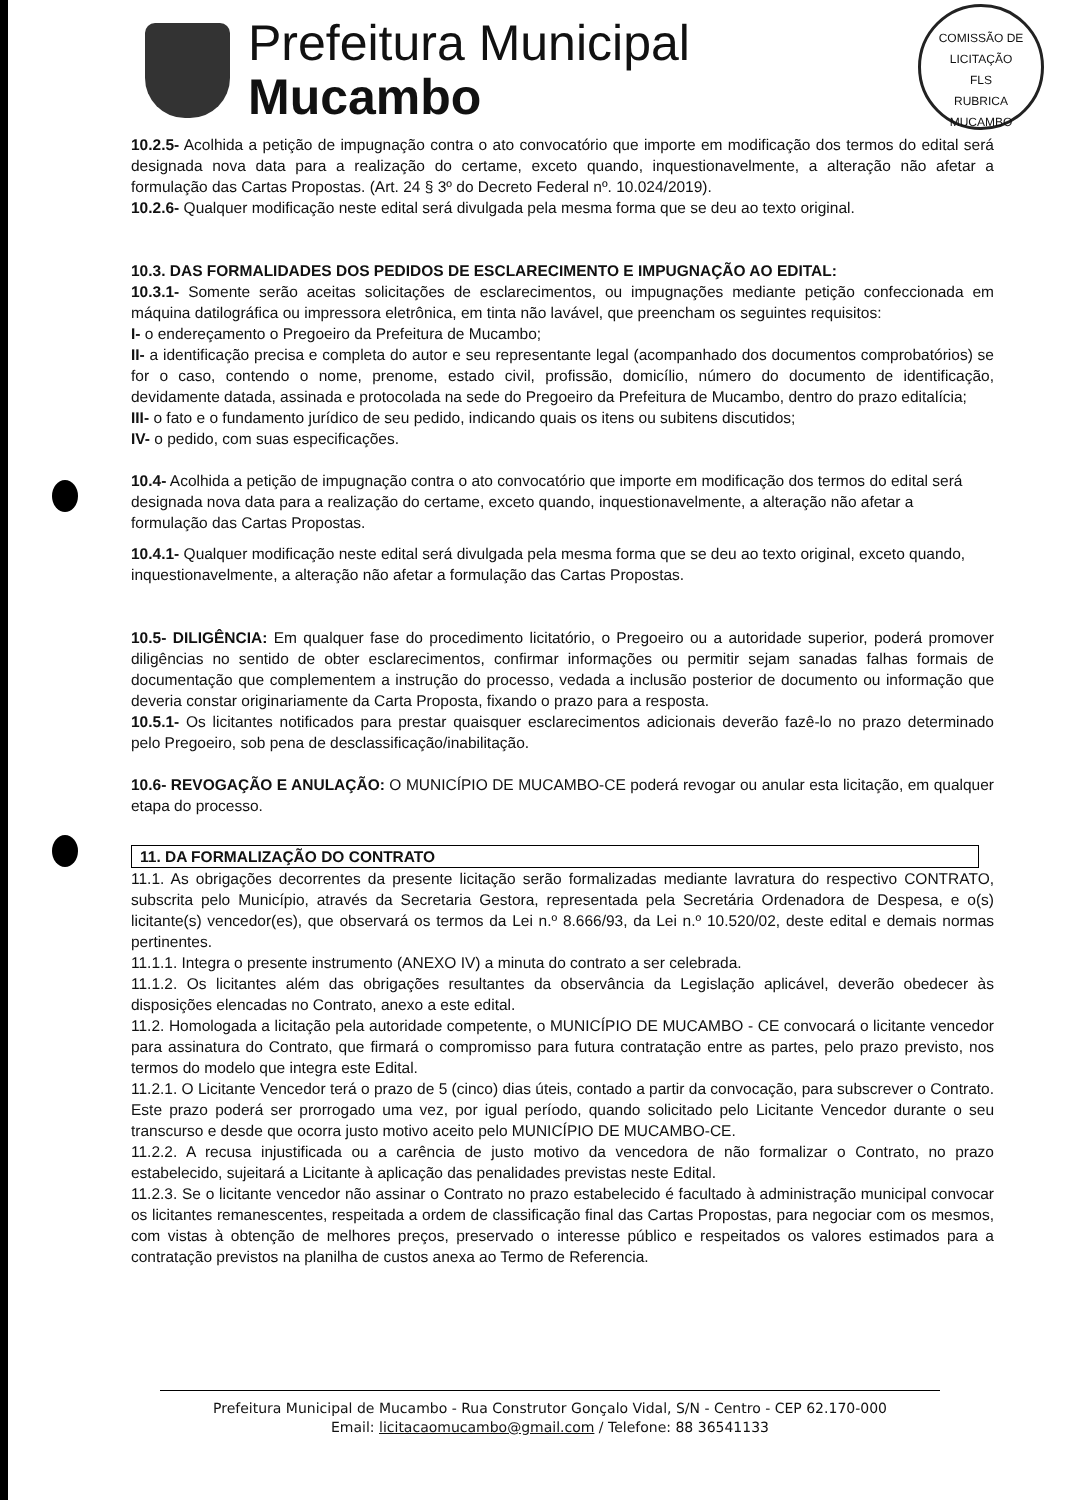Prefeitura Municipal
Mucambo
COMISSÃO DE LICITAÇÃO
FLS
RUBRICA
MUCAMBO
10.2.5- Acolhida a petição de impugnação contra o ato convocatório que importe em modificação dos termos do edital será designada nova data para a realização do certame, exceto quando, inquestionavelmente, a alteração não afetar a formulação das Cartas Propostas. (Art. 24 § 3º do Decreto Federal nº. 10.024/2019).
10.2.6- Qualquer modificação neste edital será divulgada pela mesma forma que se deu ao texto original.
10.3. DAS FORMALIDADES DOS PEDIDOS DE ESCLARECIMENTO E IMPUGNAÇÃO AO EDITAL:
10.3.1- Somente serão aceitas solicitações de esclarecimentos, ou impugnações mediante petição confeccionada em máquina datilográfica ou impressora eletrônica, em tinta não lavável, que preencham os seguintes requisitos:
I- o endereçamento o Pregoeiro da Prefeitura de Mucambo;
II- a identificação precisa e completa do autor e seu representante legal (acompanhado dos documentos comprobatórios) se for o caso, contendo o nome, prenome, estado civil, profissão, domicílio, número do documento de identificação, devidamente datada, assinada e protocolada na sede do Pregoeiro da Prefeitura de Mucambo, dentro do prazo editalícia;
III- o fato e o fundamento jurídico de seu pedido, indicando quais os itens ou subitens discutidos;
IV- o pedido, com suas especificações.
10.4- Acolhida a petição de impugnação contra o ato convocatório que importe em modificação dos termos do edital será designada nova data para a realização do certame, exceto quando, inquestionavelmente, a alteração não afetar a formulação das Cartas Propostas.
10.4.1- Qualquer modificação neste edital será divulgada pela mesma forma que se deu ao texto original, exceto quando, inquestionavelmente, a alteração não afetar a formulação das Cartas Propostas.
10.5- DILIGÊNCIA: Em qualquer fase do procedimento licitatório, o Pregoeiro ou a autoridade superior, poderá promover diligências no sentido de obter esclarecimentos, confirmar informações ou permitir sejam sanadas falhas formais de documentação que complementem a instrução do processo, vedada a inclusão posterior de documento ou informação que deveria constar originariamente da Carta Proposta, fixando o prazo para a resposta.
10.5.1- Os licitantes notificados para prestar quaisquer esclarecimentos adicionais deverão fazê-lo no prazo determinado pelo Pregoeiro, sob pena de desclassificação/inabilitação.
10.6- REVOGAÇÃO E ANULAÇÃO: O MUNICÍPIO DE MUCAMBO-CE poderá revogar ou anular esta licitação, em qualquer etapa do processo.
11. DA FORMALIZAÇÃO DO CONTRATO
11.1. As obrigações decorrentes da presente licitação serão formalizadas mediante lavratura do respectivo CONTRATO, subscrita pelo Município, através da Secretaria Gestora, representada pela Secretária Ordenadora de Despesa, e o(s) licitante(s) vencedor(es), que observará os termos da Lei n.º 8.666/93, da Lei n.º 10.520/02, deste edital e demais normas pertinentes.
11.1.1. Integra o presente instrumento (ANEXO IV) a minuta do contrato a ser celebrada.
11.1.2. Os licitantes além das obrigações resultantes da observância da Legislação aplicável, deverão obedecer às disposições elencadas no Contrato, anexo a este edital.
11.2. Homologada a licitação pela autoridade competente, o MUNICÍPIO DE MUCAMBO - CE convocará o licitante vencedor para assinatura do Contrato, que firmará o compromisso para futura contratação entre as partes, pelo prazo previsto, nos termos do modelo que integra este Edital.
11.2.1. O Licitante Vencedor terá o prazo de 5 (cinco) dias úteis, contado a partir da convocação, para subscrever o Contrato. Este prazo poderá ser prorrogado uma vez, por igual período, quando solicitado pelo Licitante Vencedor durante o seu transcurso e desde que ocorra justo motivo aceito pelo MUNICÍPIO DE MUCAMBO-CE.
11.2.2. A recusa injustificada ou a carência de justo motivo da vencedora de não formalizar o Contrato, no prazo estabelecido, sujeitará a Licitante à aplicação das penalidades previstas neste Edital.
11.2.3. Se o licitante vencedor não assinar o Contrato no prazo estabelecido é facultado à administração municipal convocar os licitantes remanescentes, respeitada a ordem de classificação final das Cartas Propostas, para negociar com os mesmos, com vistas à obtenção de melhores preços, preservado o interesse público e respeitados os valores estimados para a contratação previstos na planilha de custos anexa ao Termo de Referencia.
Prefeitura Municipal de Mucambo - Rua Construtor Gonçalo Vidal, S/N - Centro - CEP 62.170-000
Email: licitacaomucambo@gmail.com / Telefone: 88 36541133